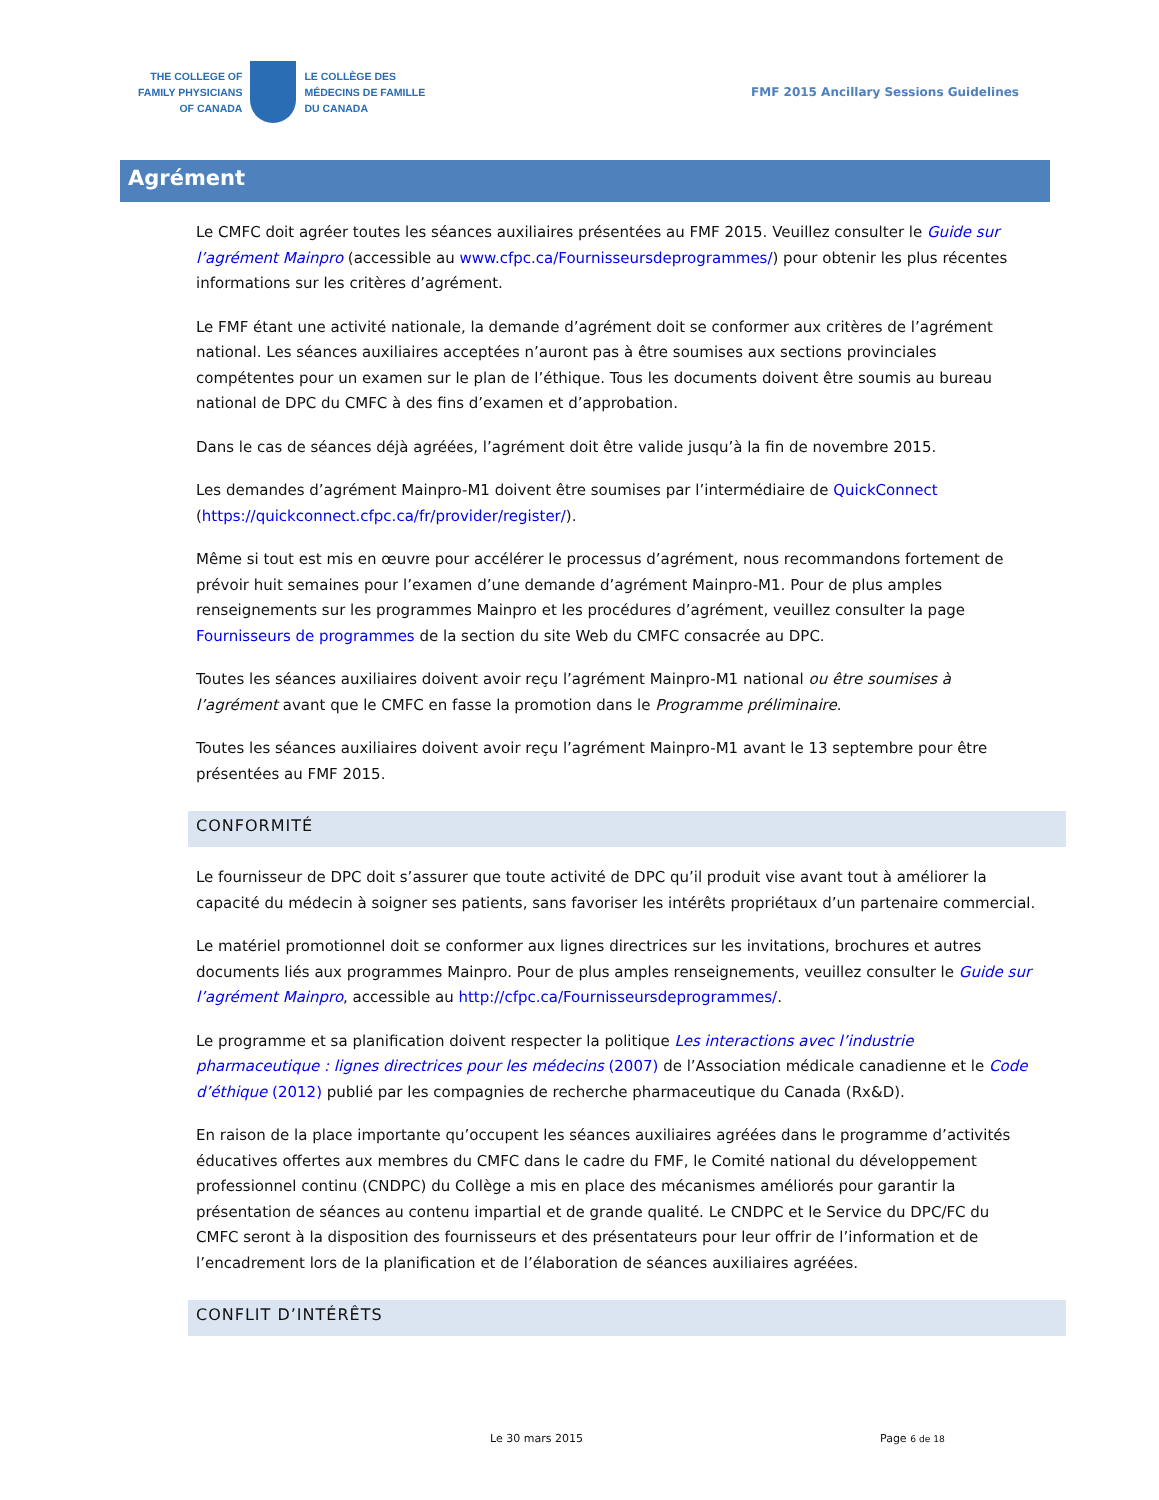THE COLLEGE OF
FAMILY PHYSICIANS
OF CANADA
LE COLLÈGE DES
MÉDECINS DE FAMILLE
DU CANADA
FMF 2015 Ancillary Sessions Guidelines
Agrément
Le CMFC doit agréer toutes les séances auxiliaires présentées au FMF 2015. Veuillez consulter le Guide sur l’agrément Mainpro (accessible au www.cfpc.ca/Fournisseursdeprogrammes/) pour obtenir les plus récentes informations sur les critères d’agrément.
Le FMF étant une activité nationale, la demande d’agrément doit se conformer aux critères de l’agrément national. Les séances auxiliaires acceptées n’auront pas à être soumises aux sections provinciales compétentes pour un examen sur le plan de l’éthique. Tous les documents doivent être soumis au bureau national de DPC du CMFC à des fins d’examen et d’approbation.
Dans le cas de séances déjà agréées, l’agrément doit être valide jusqu’à la fin de novembre 2015.
Les demandes d’agrément Mainpro-M1 doivent être soumises par l’intermédiaire de QuickConnect (https://quickconnect.cfpc.ca/fr/provider/register/).
Même si tout est mis en œuvre pour accélérer le processus d’agrément, nous recommandons fortement de prévoir huit semaines pour l’examen d’une demande d’agrément Mainpro-M1. Pour de plus amples renseignements sur les programmes Mainpro et les procédures d’agrément, veuillez consulter la page Fournisseurs de programmes de la section du site Web du CMFC consacrée au DPC.
Toutes les séances auxiliaires doivent avoir reçu l’agrément Mainpro-M1 national ou être soumises à l’agrément avant que le CMFC en fasse la promotion dans le Programme préliminaire.
Toutes les séances auxiliaires doivent avoir reçu l’agrément Mainpro-M1 avant le 13 septembre pour être présentées au FMF 2015.
CONFORMITÉ
Le fournisseur de DPC doit s’assurer que toute activité de DPC qu’il produit vise avant tout à améliorer la capacité du médecin à soigner ses patients, sans favoriser les intérêts propriétaux d’un partenaire commercial.
Le matériel promotionnel doit se conformer aux lignes directrices sur les invitations, brochures et autres documents liés aux programmes Mainpro. Pour de plus amples renseignements, veuillez consulter le Guide sur l’agrément Mainpro, accessible au http://cfpc.ca/Fournisseursdeprogrammes/.
Le programme et sa planification doivent respecter la politique Les interactions avec l’industrie pharmaceutique : lignes directrices pour les médecins (2007) de l’Association médicale canadienne et le Code d’éthique (2012) publié par les compagnies de recherche pharmaceutique du Canada (Rx&D).
En raison de la place importante qu’occupent les séances auxiliaires agréées dans le programme d’activités éducatives offertes aux membres du CMFC dans le cadre du FMF, le Comité national du développement professionnel continu (CNDPC) du Collège a mis en place des mécanismes améliorés pour garantir la présentation de séances au contenu impartial et de grande qualité. Le CNDPC et le Service du DPC/FC du CMFC seront à la disposition des fournisseurs et des présentateurs pour leur offrir de l’information et de l’encadrement lors de la planification et de l’élaboration de séances auxiliaires agréées.
CONFLIT D’INTÉRÊTS
Le 30 mars 2015 Page 6 de 18